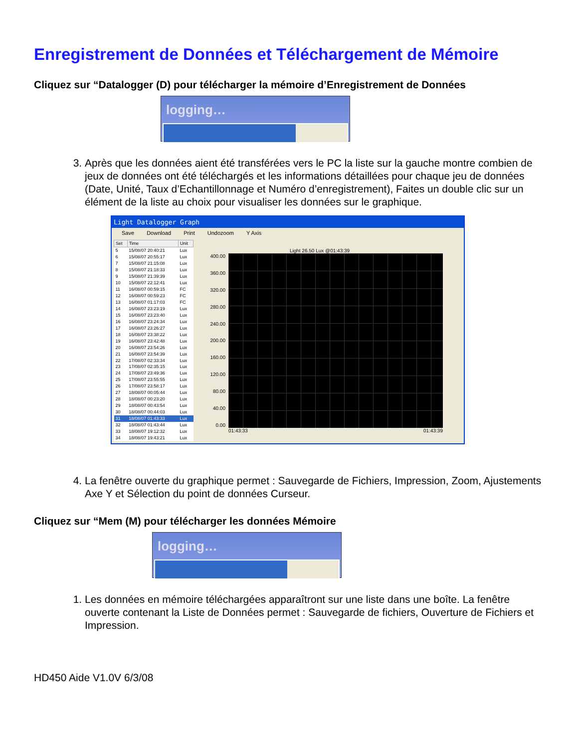Enregistrement de Données et Téléchargement de Mémoire
Cliquez sur “Datalogger (D) pour télécharger la mémoire d’Enregistrement de Données
logging…
3. Après que les données aient été transférées vers le PC la liste sur la gauche montre combien de jeux de données ont été téléchargés et les informations détaillées pour chaque jeu de données (Date, Unité, Taux d’Echantillonnage et Numéro d’enregistrement), Faites un double clic sur un élément de la liste au choix pour visualiser les données sur le graphique.
Light Datalogger Graph
Save Download Print Undozoom Y Axis
| Set | Time | Unit |
| --- | --- | --- |
| 5 | 15/08/07 20:40:21 | Lux |
| 6 | 15/08/07 20:55:17 | Lux |
| 7 | 15/08/07 21:15:08 | Lux |
| 8 | 15/08/07 21:18:33 | Lux |
| 9 | 15/08/07 21:39:39 | Lux |
| 10 | 15/08/07 22:12:41 | Lux |
| 11 | 16/08/07 00:59:15 | FC |
| 12 | 16/08/07 00:59:23 | FC |
| 13 | 16/08/07 01:17:03 | FC |
| 14 | 16/08/07 23:23:19 | Lux |
| 15 | 16/08/07 23:23:40 | Lux |
| 16 | 16/08/07 23:24:34 | Lux |
| 17 | 16/08/07 23:26:27 | Lux |
| 18 | 16/08/07 23:38:22 | Lux |
| 19 | 16/08/07 23:42:48 | Lux |
| 20 | 16/08/07 23:54:26 | Lux |
| 21 | 16/08/07 23:54:39 | Lux |
| 22 | 17/08/07 02:33:34 | Lux |
| 23 | 17/08/07 02:35:15 | Lux |
| 24 | 17/08/07 23:49:36 | Lux |
| 25 | 17/08/07 23:55:55 | Lux |
| 26 | 17/08/07 23:58:17 | Lux |
| 27 | 18/08/07 00:05:44 | Lux |
| 28 | 18/08/07 00:23:20 | Lux |
| 29 | 18/08/07 00:43:54 | Lux |
| 30 | 18/08/07 00:44:03 | Lux |
| 31 | 18/08/07 01:43:33 | Lux |
| 32 | 18/08/07 01:43:44 | Lux |
| 33 | 18/08/07 19:12:32 | Lux |
| 34 | 18/08/07 19:43:21 | Lux |
Light 26.50 Lux @01:43:39
400.00
360.00
320.00
280.00
240.00
200.00
160.00
120.00
80.00
40.00
0.00
01:43:33 01:43:39
4. La fenêtre ouverte du graphique permet : Sauvegarde de Fichiers, Impression, Zoom, Ajustements Axe Y et Sélection du point de données Curseur.
Cliquez sur “Mem (M) pour télécharger les données Mémoire
logging…
1. Les données en mémoire téléchargées apparaîtront sur une liste dans une boîte. La fenêtre ouverte contenant la Liste de Données permet : Sauvegarde de fichiers, Ouverture de Fichiers et Impression.
HD450 Aide V1.0V 6/3/08